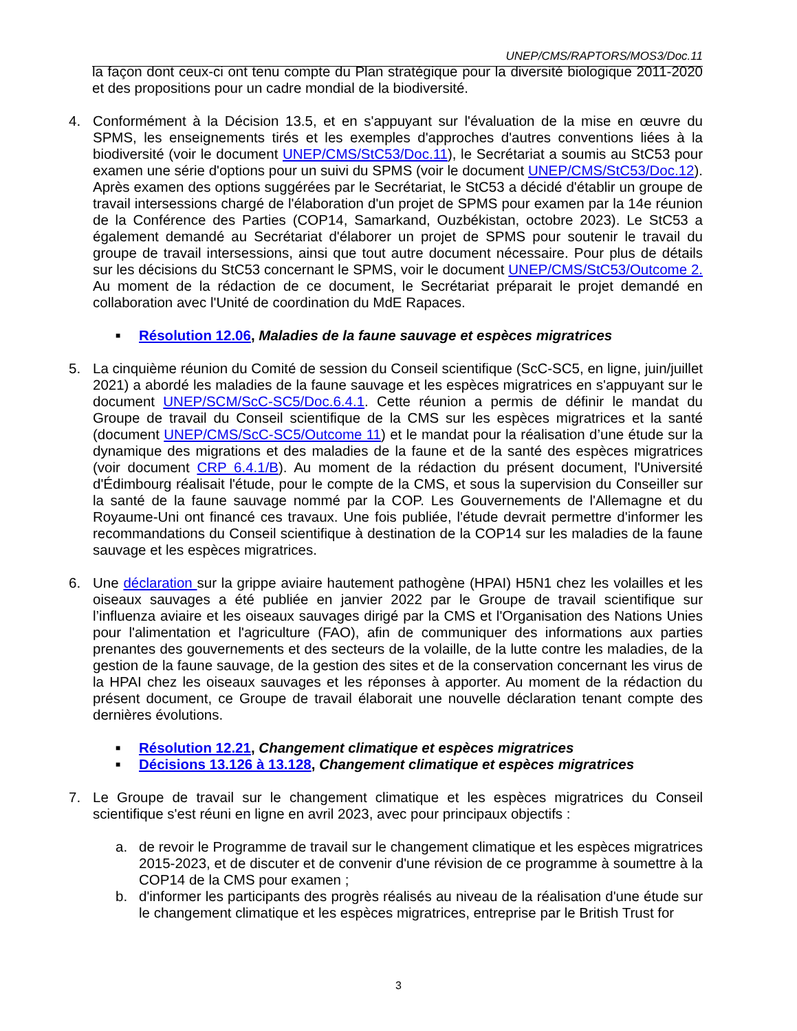UNEP/CMS/RAPTORS/MOS3/Doc.11
la façon dont ceux-ci ont tenu compte du Plan stratégique pour la diversité biologique 2011-2020 et des propositions pour un cadre mondial de la biodiversité.
4. Conformément à la Décision 13.5, et en s'appuyant sur l'évaluation de la mise en œuvre du SPMS, les enseignements tirés et les exemples d'approches d'autres conventions liées à la biodiversité (voir le document UNEP/CMS/StC53/Doc.11), le Secrétariat a soumis au StC53 pour examen une série d'options pour un suivi du SPMS (voir le document UNEP/CMS/StC53/Doc.12). Après examen des options suggérées par le Secrétariat, le StC53 a décidé d'établir un groupe de travail intersessions chargé de l'élaboration d'un projet de SPMS pour examen par la 14e réunion de la Conférence des Parties (COP14, Samarkand, Ouzbékistan, octobre 2023). Le StC53 a également demandé au Secrétariat d'élaborer un projet de SPMS pour soutenir le travail du groupe de travail intersessions, ainsi que tout autre document nécessaire. Pour plus de détails sur les décisions du StC53 concernant le SPMS, voir le document UNEP/CMS/StC53/Outcome 2. Au moment de la rédaction de ce document, le Secrétariat préparait le projet demandé en collaboration avec l'Unité de coordination du MdE Rapaces.
■ Résolution 12.06, Maladies de la faune sauvage et espèces migratrices
5. La cinquième réunion du Comité de session du Conseil scientifique (ScC-SC5, en ligne, juin/juillet 2021) a abordé les maladies de la faune sauvage et les espèces migratrices en s'appuyant sur le document UNEP/SCM/ScC-SC5/Doc.6.4.1. Cette réunion a permis de définir le mandat du Groupe de travail du Conseil scientifique de la CMS sur les espèces migratrices et la santé (document UNEP/CMS/ScC-SC5/Outcome 11) et le mandat pour la réalisation d’une étude sur la dynamique des migrations et des maladies de la faune et de la santé des espèces migratrices (voir document CRP 6.4.1/B). Au moment de la rédaction du présent document, l'Université d'Édimbourg réalisait l'étude, pour le compte de la CMS, et sous la supervision du Conseiller sur la santé de la faune sauvage nommé par la COP. Les Gouvernements de l'Allemagne et du Royaume-Uni ont financé ces travaux. Une fois publiée, l'étude devrait permettre d'informer les recommandations du Conseil scientifique à destination de la COP14 sur les maladies de la faune sauvage et les espèces migratrices.
6. Une déclaration sur la grippe aviaire hautement pathogène (HPAI) H5N1 chez les volailles et les oiseaux sauvages a été publiée en janvier 2022 par le Groupe de travail scientifique sur l’influenza aviaire et les oiseaux sauvages dirigé par la CMS et l'Organisation des Nations Unies pour l'alimentation et l'agriculture (FAO), afin de communiquer des informations aux parties prenantes des gouvernements et des secteurs de la volaille, de la lutte contre les maladies, de la gestion de la faune sauvage, de la gestion des sites et de la conservation concernant les virus de la HPAI chez les oiseaux sauvages et les réponses à apporter. Au moment de la rédaction du présent document, ce Groupe de travail élaborait une nouvelle déclaration tenant compte des dernières évolutions.
■ Résolution 12.21, Changement climatique et espèces migratrices
■ Décisions 13.126 à 13.128, Changement climatique et espèces migratrices
7. Le Groupe de travail sur le changement climatique et les espèces migratrices du Conseil scientifique s'est réuni en ligne en avril 2023, avec pour principaux objectifs :
a. de revoir le Programme de travail sur le changement climatique et les espèces migratrices 2015-2023, et de discuter et de convenir d'une révision de ce programme à soumettre à la COP14 de la CMS pour examen ;
b. d'informer les participants des progrès réalisés au niveau de la réalisation d'une étude sur le changement climatique et les espèces migratrices, entreprise par le British Trust for
3